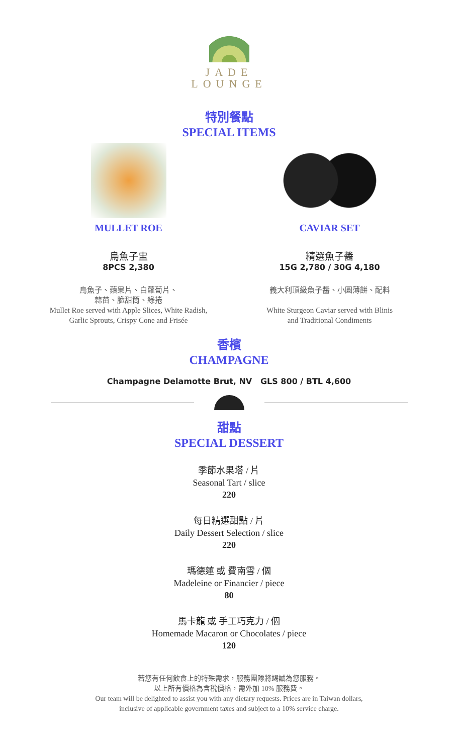JADE
LOUNGE
特別餐點
SPECIAL ITEMS
MULLET ROE
烏魚子盅
8PCS 2,380
烏魚子、蘋果片、白蘿蔔片、
蒜苗、脆甜筒、綠捲
Mullet Roe served with Apple Slices, White Radish,
Garlic Sprouts, Crispy Cone and Frisée
CAVIAR SET
精選魚子醬
15G 2,780 / 30G 4,180
義大利頂級魚子醬、小圓薄餅、配料
White Sturgeon Caviar served with Blinis
and Traditional Condiments
香檳
CHAMPAGNE
Champagne Delamotte Brut, NV GLS 800 / BTL 4,600
甜點
SPECIAL DESSERT
季節水果塔 / 片
Seasonal Tart / slice
220
每日精選甜點 / 片
Daily Dessert Selection / slice
220
瑪德蓮 或 費南雪 / 個
Madeleine or Financier / piece
80
馬卡龍 或 手工巧克力 / 個
Homemade Macaron or Chocolates / piece
120
若您有任何飲食上的特殊需求，服務團隊將竭誠為您服務。
以上所有價格為含稅價格，需外加 10% 服務費。
Our team will be delighted to assist you with any dietary requests. Prices are in Taiwan dollars,
inclusive of applicable government taxes and subject to a 10% service charge.